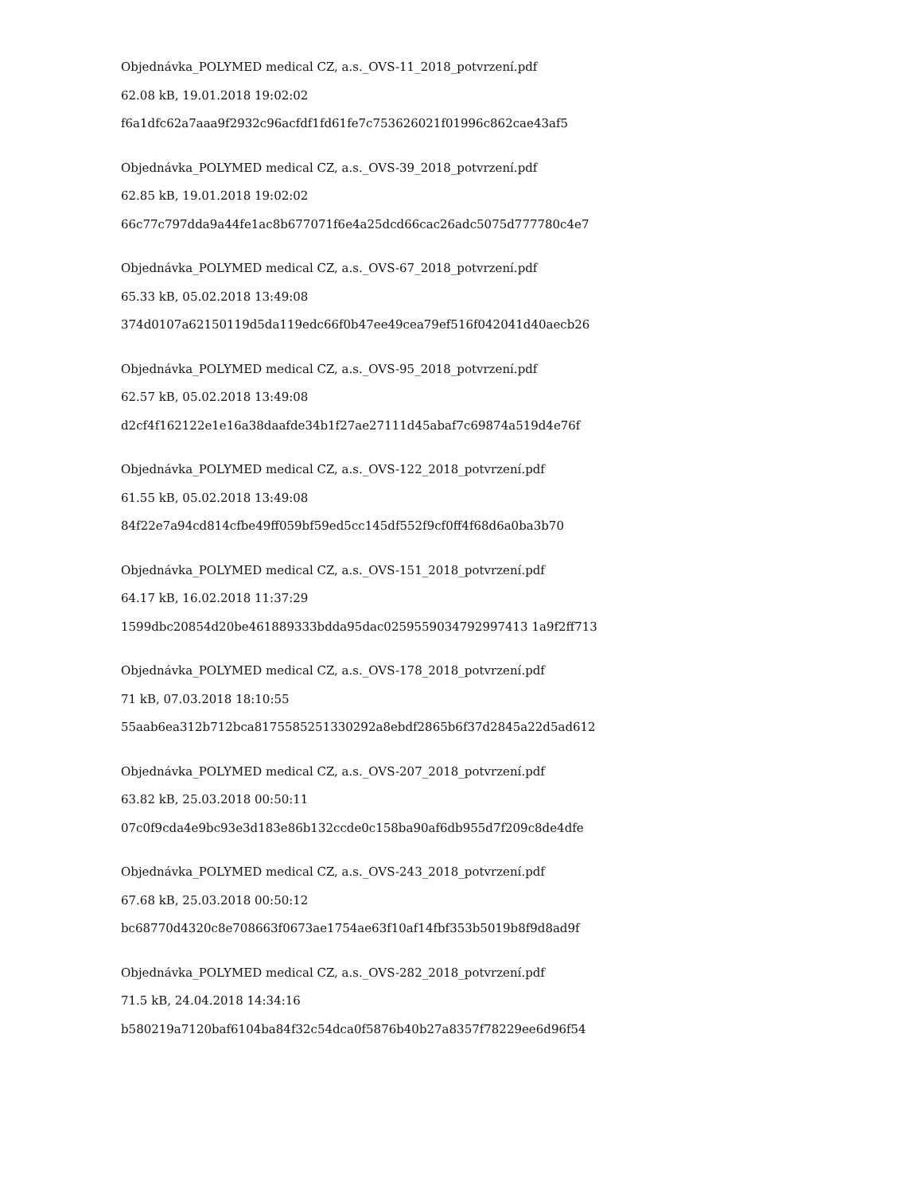Objednávka_POLYMED medical CZ, a.s._OVS-11_2018_potvrzení.pdf
62.08 kB, 19.01.2018 19:02:02
f6a1dfc62a7aaa9f2932c96acfdf1fd61fe7c753626021f01996c862cae43af5
Objednávka_POLYMED medical CZ, a.s._OVS-39_2018_potvrzení.pdf
62.85 kB, 19.01.2018 19:02:02
66c77c797dda9a44fe1ac8b677071f6e4a25dcd66cac26adc5075d777780c4e7
Objednávka_POLYMED medical CZ, a.s._OVS-67_2018_potvrzení.pdf
65.33 kB, 05.02.2018 13:49:08
374d0107a62150119d5da119edc66f0b47ee49cea79ef516f042041d40aecb26
Objednávka_POLYMED medical CZ, a.s._OVS-95_2018_potvrzení.pdf
62.57 kB, 05.02.2018 13:49:08
d2cf4f162122e1e16a38daafde34b1f27ae27111d45abaf7c69874a519d4e76f
Objednávka_POLYMED medical CZ, a.s._OVS-122_2018_potvrzení.pdf
61.55 kB, 05.02.2018 13:49:08
84f22e7a94cd814cfbe49ff059bf59ed5cc145df552f9cf0ff4f68d6a0ba3b70
Objednávka_POLYMED medical CZ, a.s._OVS-151_2018_potvrzení.pdf
64.17 kB, 16.02.2018 11:37:29
1599dbc20854d20be461889333bdda95dac0259559034792997413 1a9f2ff713
Objednávka_POLYMED medical CZ, a.s._OVS-178_2018_potvrzení.pdf
71 kB, 07.03.2018 18:10:55
55aab6ea312b712bca8175585251330292a8ebdf2865b6f37d2845a22d5ad612
Objednávka_POLYMED medical CZ, a.s._OVS-207_2018_potvrzení.pdf
63.82 kB, 25.03.2018 00:50:11
07c0f9cda4e9bc93e3d183e86b132ccde0c158ba90af6db955d7f209c8de4dfe
Objednávka_POLYMED medical CZ, a.s._OVS-243_2018_potvrzení.pdf
67.68 kB, 25.03.2018 00:50:12
bc68770d4320c8e708663f0673ae1754ae63f10af14fbf353b5019b8f9d8ad9f
Objednávka_POLYMED medical CZ, a.s._OVS-282_2018_potvrzení.pdf
71.5 kB, 24.04.2018 14:34:16
b580219a7120baf6104ba84f32c54dca0f5876b40b27a8357f78229ee6d96f54